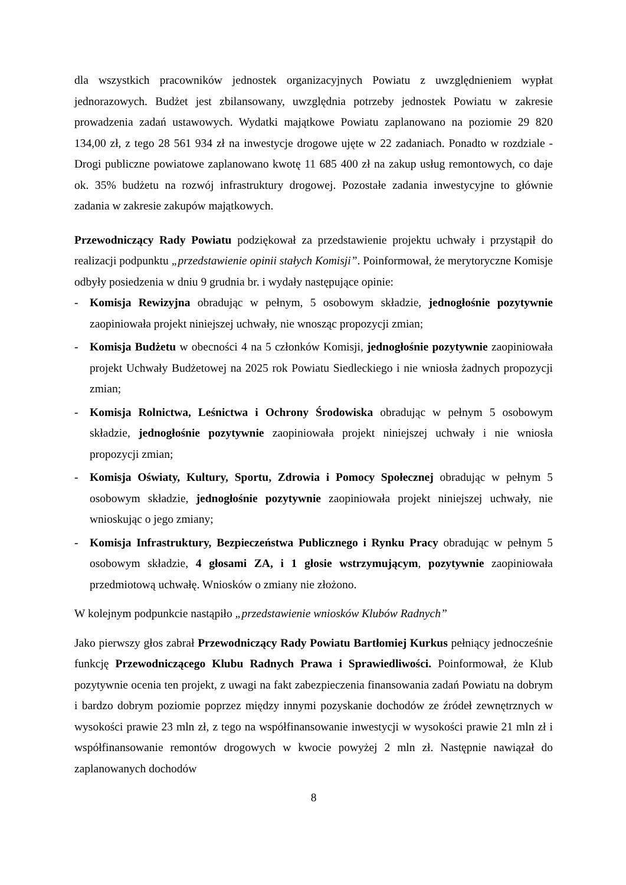dla wszystkich pracowników jednostek organizacyjnych Powiatu z uwzględnieniem wypłat jednorazowych. Budżet jest zbilansowany, uwzględnia potrzeby jednostek Powiatu w zakresie prowadzenia zadań ustawowych. Wydatki majątkowe Powiatu zaplanowano na poziomie 29 820 134,00 zł, z tego 28 561 934 zł na inwestycje drogowe ujęte w 22 zadaniach. Ponadto w rozdziale - Drogi publiczne powiatowe zaplanowano kwotę 11 685 400 zł na zakup usług remontowych, co daje ok. 35% budżetu na rozwój infrastruktury drogowej. Pozostałe zadania inwestycyjne to głównie zadania w zakresie zakupów majątkowych.
Przewodniczący Rady Powiatu podziękował za przedstawienie projektu uchwały i przystąpił do realizacji podpunktu „przedstawienie opinii stałych Komisji”. Poinformował, że merytoryczne Komisje odbyły posiedzenia w dniu 9 grudnia br. i wydały następujące opinie:
- Komisja Rewizyjna obradując w pełnym, 5 osobowym składzie, jednogłośnie pozytywnie zaopiniowała projekt niniejszej uchwały, nie wnosząc propozycji zmian;
- Komisja Budżetu w obecności 4 na 5 członków Komisji, jednogłośnie pozytywnie zaopiniowała projekt Uchwały Budżetowej na 2025 rok Powiatu Siedleckiego i nie wniosła żadnych propozycji zmian;
- Komisja Rolnictwa, Leśnictwa i Ochrony Środowiska obradując w pełnym 5 osobowym składzie, jednogłośnie pozytywnie zaopiniowała projekt niniejszej uchwały i nie wniosła propozycji zmian;
- Komisja Oświaty, Kultury, Sportu, Zdrowia i Pomocy Społecznej obradując w pełnym 5 osobowym składzie, jednogłośnie pozytywnie zaopiniowała projekt niniejszej uchwały, nie wnioskując o jego zmiany;
- Komisja Infrastruktury, Bezpieczeństwa Publicznego i Rynku Pracy obradując w pełnym 5 osobowym składzie, 4 głosami ZA, i 1 głosie wstrzymującym, pozytywnie zaopiniowała przedmiotową uchwałę. Wniosków o zmiany nie złożono.
W kolejnym podpunkcie nastąpiło „przedstawienie wniosków Klubów Radnych”
Jako pierwszy głos zabrał Przewodniczący Rady Powiatu Bartłomiej Kurkus pełniący jednocześnie funkcję Przewodniczącego Klubu Radnych Prawa i Sprawiedliwości. Poinformował, że Klub pozytywnie ocenia ten projekt, z uwagi na fakt zabezpieczenia finansowania zadań Powiatu na dobrym i bardzo dobrym poziomie poprzez między innymi pozyskanie dochodów ze źródeł zewnętrznych w wysokości prawie 23 mln zł, z tego na współfinansowanie inwestycji w wysokości prawie 21 mln zł i współfinansowanie remontów drogowych w kwocie powyżej 2 mln zł. Następnie nawiązał do zaplanowanych dochodów
8